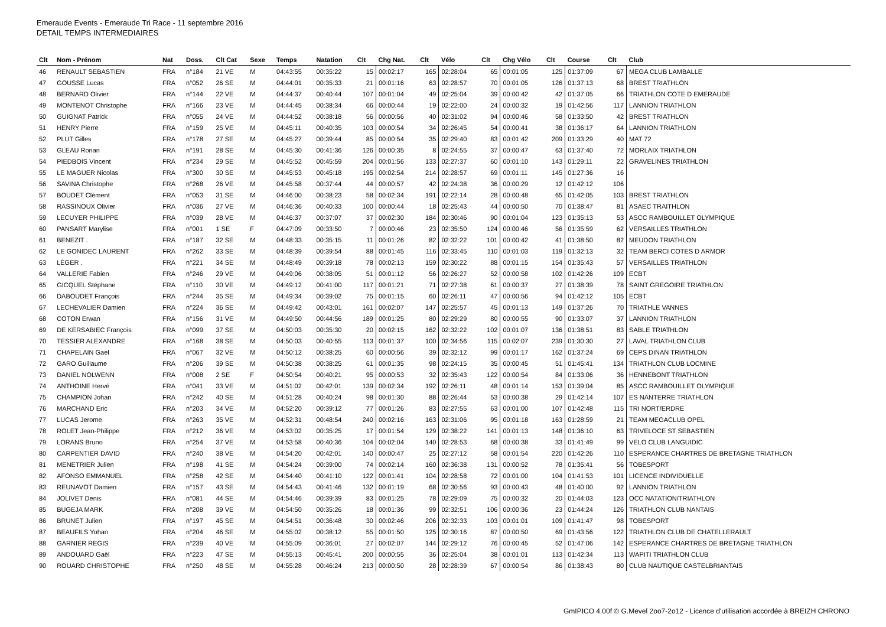Emeraude Events - Emeraude Tri Race - 11 septembre 2016
DETAIL TEMPS INTERMEDIAIRES
| Clt | Nom - Prénom | Nat | Doss. | Clt Cat | Sexe | Temps | Natation | Clt | Chg Nat. | Clt | Vélo | Clt | Chg Vélo | Clt | Course | Clt | Club |
| --- | --- | --- | --- | --- | --- | --- | --- | --- | --- | --- | --- | --- | --- | --- | --- | --- | --- |
| 46 | RENAULT SEBASTIEN | FRA | n°184 | 21 VE | M | 04:43:55 | 00:35:22 | 15 | 00:02:17 | 165 | 02:28:04 | 65 | 00:01:05 | 125 | 01:37:09 | 67 | MEGA CLUB LAMBALLE |
| 47 | GOUSSE Lucas | FRA | n°052 | 26 SE | M | 04:44:01 | 00:35:33 | 21 | 00:01:16 | 63 | 02:28:57 | 70 | 00:01:05 | 126 | 01:37:13 | 68 | BREST TRIATHLON |
| 48 | BERNARD Olivier | FRA | n°144 | 22 VE | M | 04:44:37 | 00:40:44 | 107 | 00:01:04 | 49 | 02:25:04 | 39 | 00:00:42 | 42 | 01:37:05 | 66 | TRIATHLON COTE D EMERAUDE |
| 49 | MONTENOT Christophe | FRA | n°166 | 23 VE | M | 04:44:45 | 00:38:34 | 66 | 00:00:44 | 19 | 02:22:00 | 24 | 00:00:32 | 19 | 01:42:56 | 117 | LANNION TRIATHLON |
| 50 | GUIGNAT Patrick | FRA | n°055 | 24 VE | M | 04:44:52 | 00:38:18 | 56 | 00:00:56 | 40 | 02:31:02 | 94 | 00:00:46 | 58 | 01:33:50 | 42 | BREST TRIATHLON |
| 51 | HENRY Pierre | FRA | n°159 | 25 VE | M | 04:45:11 | 00:40:35 | 103 | 00:00:54 | 34 | 02:26:45 | 54 | 00:00:41 | 38 | 01:36:17 | 64 | LANNION TRIATHLON |
| 52 | PLUT Gilles | FRA | n°178 | 27 SE | M | 04:45:27 | 00:39:44 | 85 | 00:00:54 | 35 | 02:29:40 | 83 | 00:01:42 | 209 | 01:33:29 | 40 | MAT 72 |
| 53 | GLEAU Ronan | FRA | n°191 | 28 SE | M | 04:45:30 | 00:41:36 | 126 | 00:00:35 | 8 | 02:24:55 | 37 | 00:00:47 | 63 | 01:37:40 | 72 | MORLAIX TRIATHLON |
| 54 | PIEDBOIS Vincent | FRA | n°234 | 29 SE | M | 04:45:52 | 00:45:59 | 204 | 00:01:56 | 133 | 02:27:37 | 60 | 00:01:10 | 143 | 01:29:11 | 22 | GRAVELINES TRIATHLON |
| 55 | LE MAGUER Nicolas | FRA | n°300 | 30 SE | M | 04:45:53 | 00:45:18 | 195 | 00:02:54 | 214 | 02:28:57 | 69 | 00:01:11 | 145 | 01:27:36 | 16 | |
| 56 | SAVINA Christophe | FRA | n°268 | 26 VE | M | 04:45:58 | 00:37:44 | 44 | 00:00:57 | 42 | 02:24:38 | 36 | 00:00:29 | 12 | 01:42:12 | 106 | |
| 57 | BOUDET Clément | FRA | n°053 | 31 SE | M | 04:46:00 | 00:38:23 | 58 | 00:02:34 | 191 | 02:22:14 | 28 | 00:00:48 | 65 | 01:42:05 | 103 | BREST TRIATHLON |
| 58 | RASSINOUX Olivier | FRA | n°036 | 27 VE | M | 04:46:36 | 00:40:33 | 100 | 00:00:44 | 18 | 02:25:43 | 44 | 00:00:50 | 70 | 01:38:47 | 81 | ASAEC TRAITHLON |
| 59 | LECUYER PHILIPPE | FRA | n°039 | 28 VE | M | 04:46:37 | 00:37:07 | 37 | 00:02:30 | 184 | 02:30:46 | 90 | 00:01:04 | 123 | 01:35:13 | 53 | ASCC RAMBOUILLET OLYMPIQUE |
| 60 | PANSART Marylise | FRA | n°001 | 1 SE | F | 04:47:09 | 00:33:50 | 7 | 00:00:46 | 23 | 02:35:50 | 124 | 00:00:46 | 56 | 01:35:59 | 62 | VERSAILLES TRIATHLON |
| 61 | BENEZIT . | FRA | n°187 | 32 SE | M | 04:48:33 | 00:35:15 | 11 | 00:01:26 | 82 | 02:32:22 | 101 | 00:00:42 | 41 | 01:38:50 | 82 | MEUDON TRIATHLON |
| 62 | LE GONIDEC LAURENT | FRA | n°262 | 33 SE | M | 04:48:39 | 00:39:54 | 88 | 00:01:45 | 116 | 02:33:45 | 110 | 00:01:03 | 119 | 01:32:13 | 32 | TEAM BERCI COTES D ARMOR |
| 63 | LÉGER . | FRA | n°221 | 34 SE | M | 04:48:49 | 00:39:18 | 78 | 00:02:13 | 159 | 02:30:22 | 88 | 00:01:15 | 154 | 01:35:43 | 57 | VERSAILLES TRIATHLON |
| 64 | VALLERIE Fabien | FRA | n°246 | 29 VE | M | 04:49:06 | 00:38:05 | 51 | 00:01:12 | 56 | 02:26:27 | 52 | 00:00:58 | 102 | 01:42:26 | 109 | ECBT |
| 65 | GICQUEL Stéphane | FRA | n°110 | 30 VE | M | 04:49:12 | 00:41:00 | 117 | 00:01:21 | 71 | 02:27:38 | 61 | 00:00:37 | 27 | 01:38:39 | 78 | SAINT GREGOIRE TRIATHLON |
| 66 | DABOUDET François | FRA | n°244 | 35 SE | M | 04:49:34 | 00:39:02 | 75 | 00:01:15 | 60 | 02:26:11 | 47 | 00:00:56 | 94 | 01:42:12 | 105 | ECBT |
| 67 | LECHEVALIER Damien | FRA | n°224 | 36 SE | M | 04:49:42 | 00:43:01 | 161 | 00:02:07 | 147 | 02:25:57 | 45 | 00:01:13 | 149 | 01:37:26 | 70 | TRIATHLE VANNES |
| 68 | COTON Erwan | FRA | n°156 | 31 VE | M | 04:49:50 | 00:44:56 | 189 | 00:01:25 | 80 | 02:29:29 | 80 | 00:00:55 | 90 | 01:33:07 | 37 | LANNION TRIATHLON |
| 69 | DE KERSABIEC François | FRA | n°099 | 37 SE | M | 04:50:03 | 00:35:30 | 20 | 00:02:15 | 162 | 02:32:22 | 102 | 00:01:07 | 136 | 01:38:51 | 83 | SABLE TRIATHLON |
| 70 | TESSIER ALEXANDRE | FRA | n°168 | 38 SE | M | 04:50:03 | 00:40:55 | 113 | 00:01:37 | 100 | 02:34:56 | 115 | 00:02:07 | 239 | 01:30:30 | 27 | LAVAL TRIATHLON CLUB |
| 71 | CHAPELAIN Gael | FRA | n°067 | 32 VE | M | 04:50:12 | 00:38:25 | 60 | 00:00:56 | 39 | 02:32:12 | 99 | 00:01:17 | 162 | 01:37:24 | 69 | CEPS DINAN TRIATHLON |
| 72 | GARO Guillaume | FRA | n°206 | 39 SE | M | 04:50:38 | 00:38:25 | 61 | 00:01:35 | 98 | 02:24:15 | 35 | 00:00:45 | 51 | 01:45:41 | 134 | TRIATHLON CLUB LOCMINE |
| 73 | DANIEL NOLWENN | FRA | n°008 | 2 SE | F | 04:50:54 | 00:40:21 | 95 | 00:00:53 | 32 | 02:35:43 | 122 | 00:00:54 | 84 | 01:33:06 | 36 | HENNEBONT TRIATHLON |
| 74 | ANTHOINE Hervé | FRA | n°041 | 33 VE | M | 04:51:02 | 00:42:01 | 139 | 00:02:34 | 192 | 02:26:11 | 48 | 00:01:14 | 153 | 01:39:04 | 85 | ASCC RAMBOUILLET OLYMPIQUE |
| 75 | CHAMPION Johan | FRA | n°242 | 40 SE | M | 04:51:28 | 00:40:24 | 98 | 00:01:30 | 88 | 02:26:44 | 53 | 00:00:38 | 29 | 01:42:14 | 107 | ES NANTERRE TRIATHLON |
| 76 | MARCHAND Eric | FRA | n°203 | 34 VE | M | 04:52:20 | 00:39:12 | 77 | 00:01:26 | 83 | 02:27:55 | 63 | 00:01:00 | 107 | 01:42:48 | 115 | TRI NORT/ERDRE |
| 77 | LUCAS Jerome | FRA | n°263 | 35 VE | M | 04:52:31 | 00:48:54 | 240 | 00:02:16 | 163 | 02:31:06 | 95 | 00:01:18 | 163 | 01:28:59 | 21 | TEAM MEGACLUB OPEL |
| 78 | ROLET Jean-Philippe | FRA | n°212 | 36 VE | M | 04:53:02 | 00:35:25 | 17 | 00:01:54 | 129 | 02:38:22 | 141 | 00:01:13 | 148 | 01:36:10 | 63 | TRIVELOCE ST SEBASTIEN |
| 79 | LORANS Bruno | FRA | n°254 | 37 VE | M | 04:53:58 | 00:40:36 | 104 | 00:02:04 | 140 | 02:28:53 | 68 | 00:00:38 | 33 | 01:41:49 | 99 | VELO CLUB LANGUIDIC |
| 80 | CARPENTIER DAVID | FRA | n°240 | 38 VE | M | 04:54:20 | 00:42:01 | 140 | 00:00:47 | 25 | 02:27:12 | 58 | 00:01:54 | 220 | 01:42:26 | 110 | ESPERANCE CHARTRES DE BRETAGNE TRIATHLON |
| 81 | MENETRIER Julien | FRA | n°198 | 41 SE | M | 04:54:24 | 00:39:00 | 74 | 00:02:14 | 160 | 02:36:38 | 131 | 00:00:52 | 78 | 01:35:41 | 56 | TOBESPORT |
| 82 | AFONSO EMMANUEL | FRA | n°258 | 42 SE | M | 04:54:40 | 00:41:10 | 122 | 00:01:41 | 104 | 02:28:58 | 72 | 00:01:00 | 104 | 01:41:53 | 101 | LICENCE INDIVIDUELLE |
| 83 | REUNAVOT Damien | FRA | n°157 | 43 SE | M | 04:54:43 | 00:41:46 | 132 | 00:01:19 | 68 | 02:30:56 | 93 | 00:00:43 | 48 | 01:40:00 | 92 | LANNION TRIATHLON |
| 84 | JOLIVET Denis | FRA | n°081 | 44 SE | M | 04:54:46 | 00:39:39 | 83 | 00:01:25 | 78 | 02:29:09 | 75 | 00:00:32 | 20 | 01:44:03 | 123 | OCC NATATION/TRIATHLON |
| 85 | BUGEJA MARK | FRA | n°208 | 39 VE | M | 04:54:50 | 00:35:26 | 18 | 00:01:36 | 99 | 02:32:51 | 106 | 00:00:36 | 23 | 01:44:24 | 126 | TRIATHLON CLUB NANTAIS |
| 86 | BRUNET Julien | FRA | n°197 | 45 SE | M | 04:54:51 | 00:36:48 | 30 | 00:02:46 | 206 | 02:32:33 | 103 | 00:01:01 | 109 | 01:41:47 | 98 | TOBESPORT |
| 87 | BEAUFILS Yohan | FRA | n°204 | 46 SE | M | 04:55:02 | 00:38:12 | 55 | 00:01:50 | 125 | 02:30:16 | 87 | 00:00:50 | 69 | 01:43:56 | 122 | TRIATHLON CLUB DE CHATELLERAULT |
| 88 | GARNIER REGIS | FRA | n°239 | 40 VE | M | 04:55:09 | 00:36:01 | 27 | 00:02:07 | 144 | 02:29:12 | 76 | 00:00:45 | 52 | 01:47:06 | 142 | ESPERANCE CHARTRES DE BRETAGNE TRIATHLON |
| 89 | ANDOUARD Gaël | FRA | n°223 | 47 SE | M | 04:55:13 | 00:45:41 | 200 | 00:00:55 | 36 | 02:25:04 | 38 | 00:01:01 | 113 | 01:42:34 | 113 | WAPITI TRIATHLON CLUB |
| 90 | ROUARD CHRISTOPHE | FRA | n°250 | 48 SE | M | 04:55:28 | 00:46:24 | 213 | 00:00:50 | 28 | 02:28:39 | 67 | 00:00:54 | 86 | 01:38:43 | 80 | CLUB NAUTIQUE CASTELBRIANTAIS |
GmIPICO 4.00f © G.Mevel 2oo7-2o12 - Licence d'utilisation accordée à BREIZH CHRONO